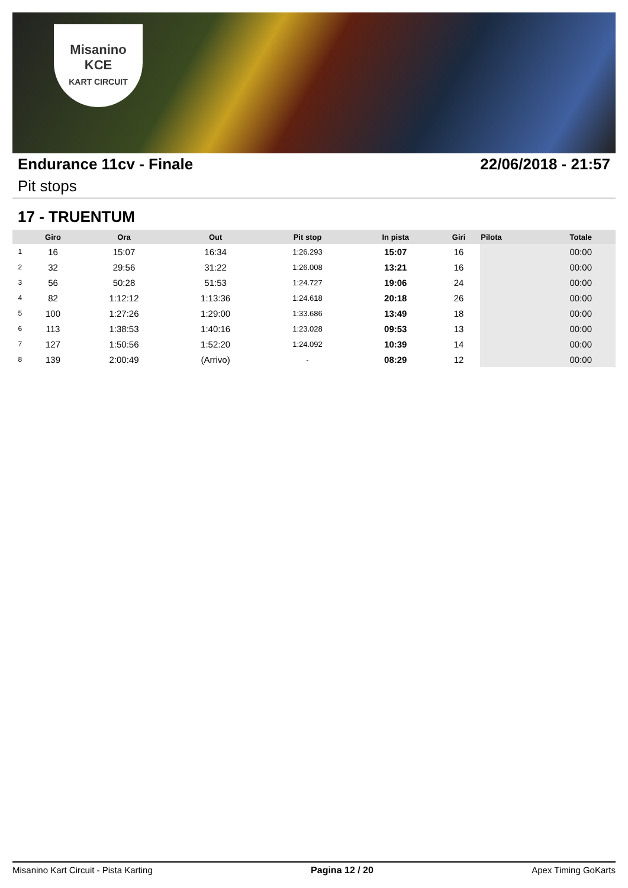Misanino
KCE
KART CIRCUIT
Endurance 11cv - Finale 22/06/2018 - 21:57
Pit stops
17 - TRUENTUM
| | Giro | Ora | Out | Pit stop | In pista | Giri | Pilota | Totale |
| --- | --- | --- | --- | --- | --- | --- | --- | --- |
| 1 | 16 | 15:07 | 16:34 | 1:26.293 | 15:07 | 16 | | 00:00 |
| 2 | 32 | 29:56 | 31:22 | 1:26.008 | 13:21 | 16 | | 00:00 |
| 3 | 56 | 50:28 | 51:53 | 1:24.727 | 19:06 | 24 | | 00:00 |
| 4 | 82 | 1:12:12 | 1:13:36 | 1:24.618 | 20:18 | 26 | | 00:00 |
| 5 | 100 | 1:27:26 | 1:29:00 | 1:33.686 | 13:49 | 18 | | 00:00 |
| 6 | 113 | 1:38:53 | 1:40:16 | 1:23.028 | 09:53 | 13 | | 00:00 |
| 7 | 127 | 1:50:56 | 1:52:20 | 1:24.092 | 10:39 | 14 | | 00:00 |
| 8 | 139 | 2:00:49 | (Arrivo) | - | 08:29 | 12 | | 00:00 |
Misanino Kart Circuit - Pista Karting Pagina 12 / 20 Apex Timing GoKarts